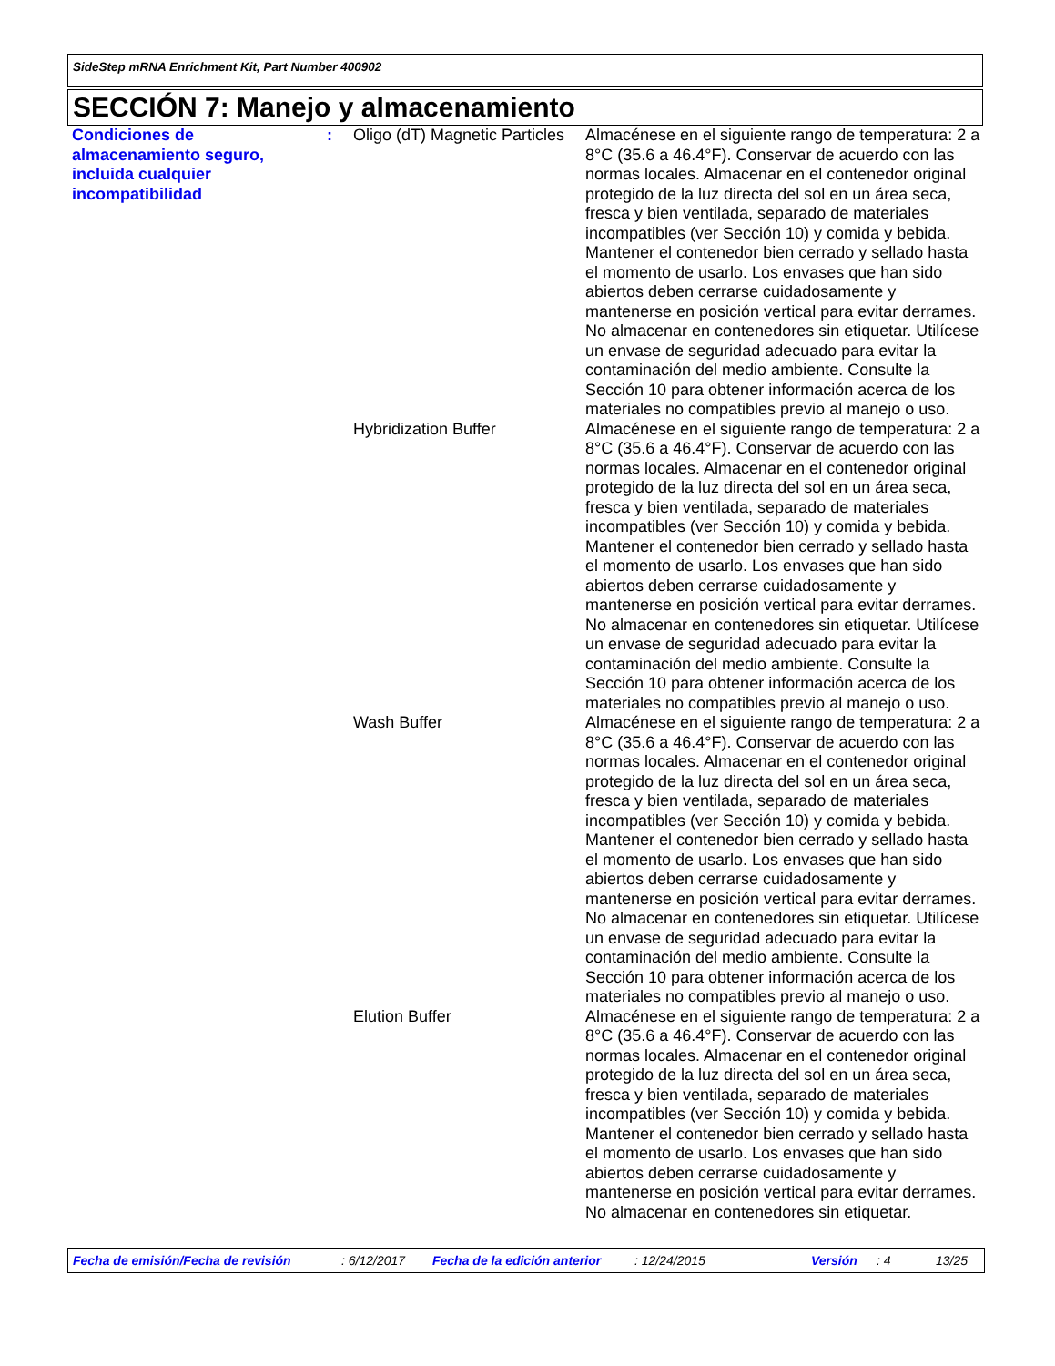SideStep mRNA Enrichment Kit, Part Number 400902
SECCIÓN 7: Manejo y almacenamiento
| Condiciones de almacenamiento seguro, incluida cualquier incompatibilidad | : | Oligo (dT) Magnetic Particles | Almacénese en el siguiente rango de temperatura: 2 a 8°C (35.6 a 46.4°F). Conservar de acuerdo con las normas locales. Almacenar en el contenedor original protegido de la luz directa del sol en un área seca, fresca y bien ventilada, separado de materiales incompatibles (ver Sección 10) y comida y bebida. Mantener el contenedor bien cerrado y sellado hasta el momento de usarlo. Los envases que han sido abiertos deben cerrarse cuidadosamente y mantenerse en posición vertical para evitar derrames. No almacenar en contenedores sin etiquetar. Utilícese un envase de seguridad adecuado para evitar la contaminación del medio ambiente. Consulte la Sección 10 para obtener información acerca de los materiales no compatibles previo al manejo o uso. |
| | | Hybridization Buffer | Almacénese en el siguiente rango de temperatura: 2 a 8°C (35.6 a 46.4°F). Conservar de acuerdo con las normas locales. Almacenar en el contenedor original protegido de la luz directa del sol en un área seca, fresca y bien ventilada, separado de materiales incompatibles (ver Sección 10) y comida y bebida. Mantener el contenedor bien cerrado y sellado hasta el momento de usarlo. Los envases que han sido abiertos deben cerrarse cuidadosamente y mantenerse en posición vertical para evitar derrames. No almacenar en contenedores sin etiquetar. Utilícese un envase de seguridad adecuado para evitar la contaminación del medio ambiente. Consulte la Sección 10 para obtener información acerca de los materiales no compatibles previo al manejo o uso. |
| | | Wash Buffer | Almacénese en el siguiente rango de temperatura: 2 a 8°C (35.6 a 46.4°F). Conservar de acuerdo con las normas locales. Almacenar en el contenedor original protegido de la luz directa del sol en un área seca, fresca y bien ventilada, separado de materiales incompatibles (ver Sección 10) y comida y bebida. Mantener el contenedor bien cerrado y sellado hasta el momento de usarlo. Los envases que han sido abiertos deben cerrarse cuidadosamente y mantenerse en posición vertical para evitar derrames. No almacenar en contenedores sin etiquetar. Utilícese un envase de seguridad adecuado para evitar la contaminación del medio ambiente. Consulte la Sección 10 para obtener información acerca de los materiales no compatibles previo al manejo o uso. |
| | | Elution Buffer | Almacénese en el siguiente rango de temperatura: 2 a 8°C (35.6 a 46.4°F). Conservar de acuerdo con las normas locales. Almacenar en el contenedor original protegido de la luz directa del sol en un área seca, fresca y bien ventilada, separado de materiales incompatibles (ver Sección 10) y comida y bebida. Mantener el contenedor bien cerrado y sellado hasta el momento de usarlo. Los envases que han sido abiertos deben cerrarse cuidadosamente y mantenerse en posición vertical para evitar derrames. No almacenar en contenedores sin etiquetar. |
Fecha de emisión/Fecha de revisión: 6/12/2017 Fecha de la edición anterior: 12/24/2015 Versión: 4 13/25